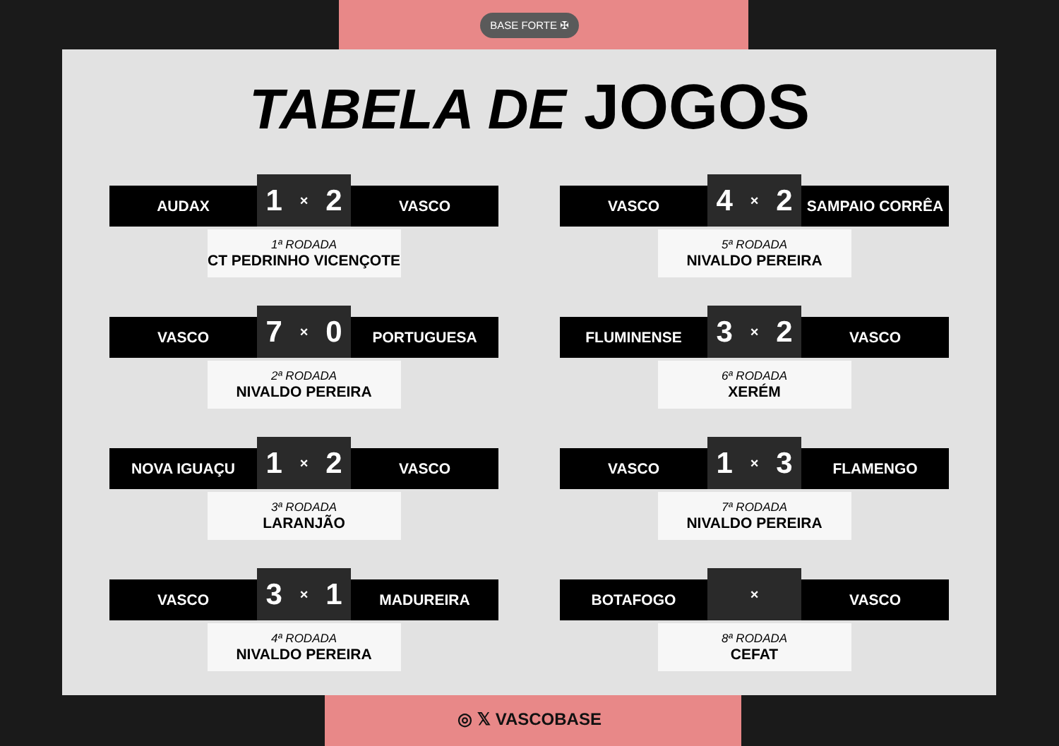BASE FORTE ✠
TABELA DE JOGOS
AUDAX
1 × 2
VASCO
1ª RODADA
CT PEDRINHO VICENÇOTE
VASCO
4 × 2
SAMPAIO CORRÊA
5ª RODADA
NIVALDO PEREIRA
VASCO
7 × 0
PORTUGUESA
2ª RODADA
NIVALDO PEREIRA
FLUMINENSE
3 × 2
VASCO
6ª RODADA
XERÉM
NOVA IGUAÇU
1 × 2
VASCO
3ª RODADA
LARANJÃO
VASCO
1 × 3
FLAMENGO
7ª RODADA
NIVALDO PEREIRA
VASCO
3 × 1
MADUREIRA
4ª RODADA
NIVALDO PEREIRA
BOTAFOGO
×
VASCO
8ª RODADA
CEFAT
◎ 𝕏 VASCOBASE